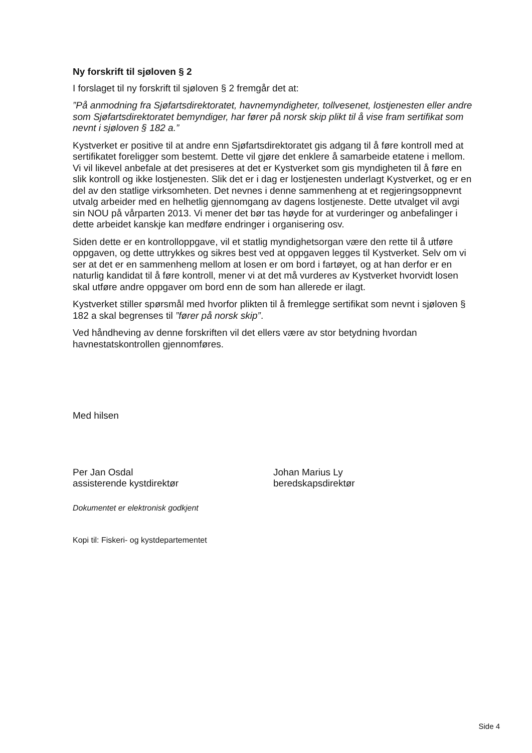Ny forskrift til sjøloven § 2
I forslaget til ny forskrift til sjøloven § 2 fremgår det at:
”På anmodning fra Sjøfartsdirektoratet, havnemyndigheter, tollvesenet, lostjenesten eller andre som Sjøfartsdirektoratet bemyndiger, har fører på norsk skip plikt til å vise fram sertifikat som nevnt i sjøloven § 182 a.”
Kystverket er positive til at andre enn Sjøfartsdirektoratet gis adgang til å føre kontroll med at sertifikatet foreligger som bestemt. Dette vil gjøre det enklere å samarbeide etatene i mellom. Vi vil likevel anbefale at det presiseres at det er Kystverket som gis myndigheten til å føre en slik kontroll og ikke lostjenesten. Slik det er i dag er lostjenesten underlagt Kystverket, og er en del av den statlige virksomheten. Det nevnes i denne sammenheng at et regjeringsoppnevnt utvalg arbeider med en helhetlig gjennomgang av dagens lostjeneste. Dette utvalget vil avgi sin NOU på vårparten 2013. Vi mener det bør tas høyde for at vurderinger og anbefalinger i dette arbeidet kanskje kan medføre endringer i organisering osv.
Siden dette er en kontrolloppgave, vil et statlig myndighetsorgan være den rette til å utføre oppgaven, og dette uttrykkes og sikres best ved at oppgaven legges til Kystverket. Selv om vi ser at det er en sammenheng mellom at losen er om bord i fartøyet, og at han derfor er en naturlig kandidat til å føre kontroll, mener vi at det må vurderes av Kystverket hvorvidt losen skal utføre andre oppgaver om bord enn de som han allerede er ilagt.
Kystverket stiller spørsmål med hvorfor plikten til å fremlegge sertifikat som nevnt i sjøloven § 182 a skal begrenses til ”fører på norsk skip”.
Ved håndheving av denne forskriften vil det ellers være av stor betydning hvordan havnestatskontrollen gjennomføres.
Med hilsen
Per Jan Osdal
assisterende kystdirektør
Johan Marius Ly
beredskapsdirektør
Dokumentet er elektronisk godkjent
Kopi til: Fiskeri- og kystdepartementet
Side 4